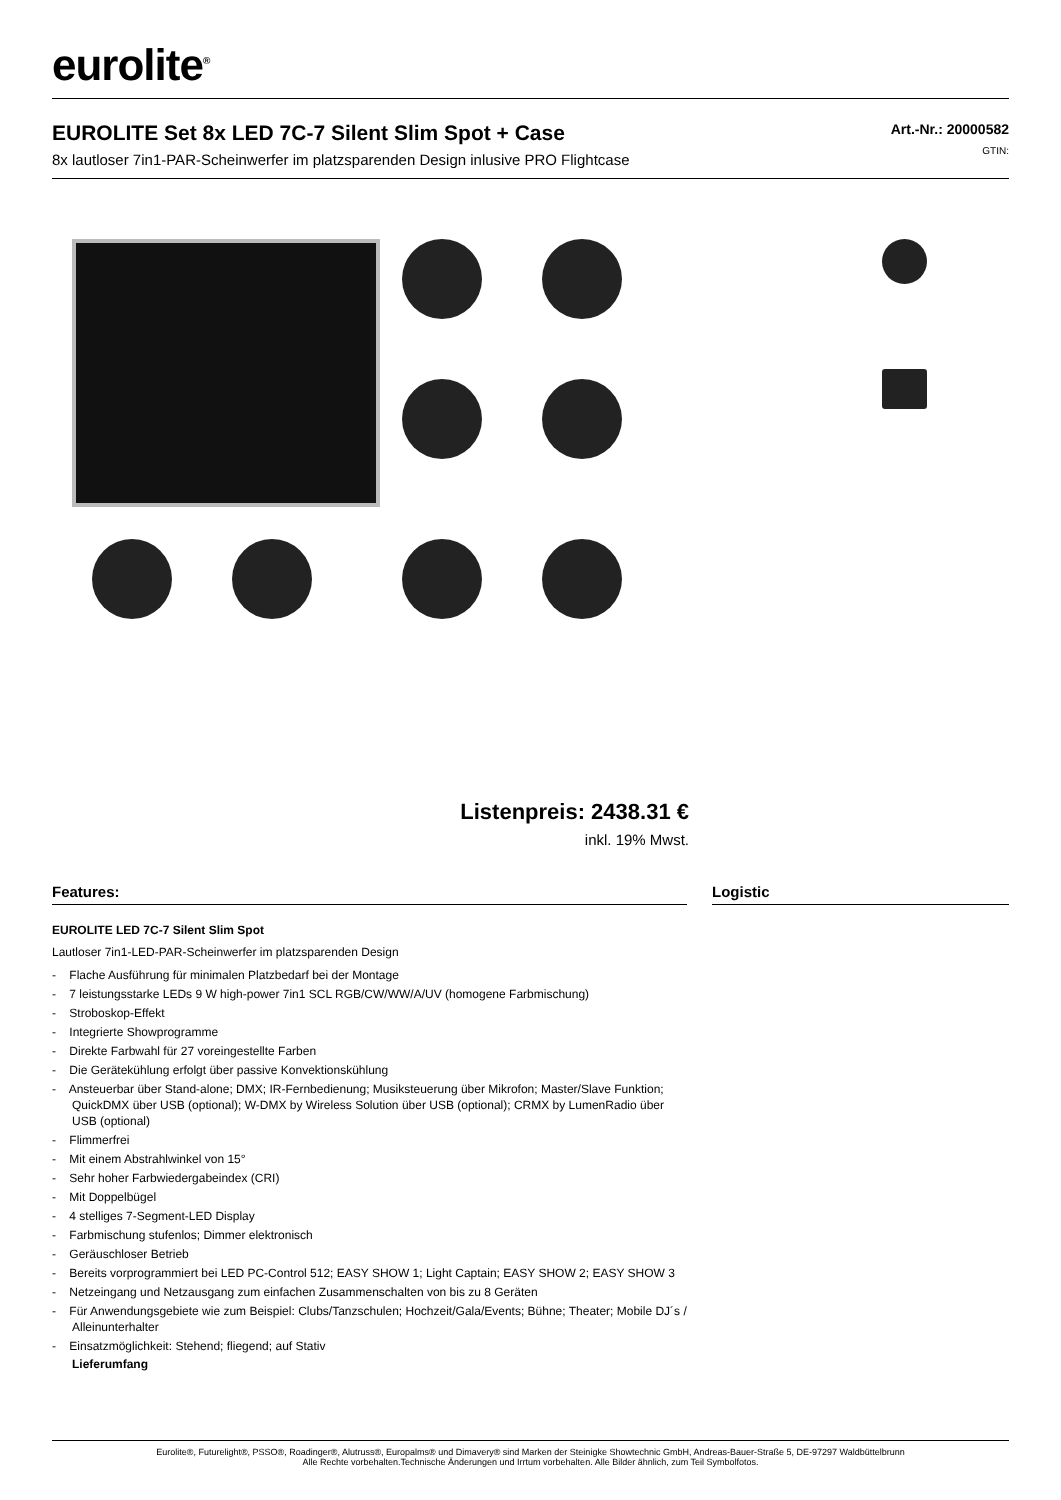eurolite<sup>®</sup>
EUROLITE Set 8x LED 7C-7 Silent Slim Spot + Case
8x lautloser 7in1-PAR-Scheinwerfer im platzsparenden Design inlusive PRO Flightcase
Art.-Nr.: 20000582
GTIN:
Listenpreis: 2438.31 €
inkl. 19% Mwst.
Features:
EUROLITE LED 7C-7 Silent Slim Spot
Lautloser 7in1-LED-PAR-Scheinwerfer im platzsparenden Design
- Flache Ausführung für minimalen Platzbedarf bei der Montage
- 7 leistungsstarke LEDs 9 W high-power 7in1 SCL RGB/CW/WW/A/UV (homogene Farbmischung)
- Stroboskop-Effekt
- Integrierte Showprogramme
- Direkte Farbwahl für 27 voreingestellte Farben
- Die Gerätekühlung erfolgt über passive Konvektionskühlung
- Ansteuerbar über Stand-alone; DMX; IR-Fernbedienung; Musiksteuerung über Mikrofon; Master/Slave Funktion; QuickDMX über USB (optional); W-DMX by Wireless Solution über USB (optional); CRMX by LumenRadio über USB (optional)
- Flimmerfrei
- Mit einem Abstrahlwinkel von 15°
- Sehr hoher Farbwiedergabeindex (CRI)
- Mit Doppelbügel
- 4 stelliges 7-Segment-LED Display
- Farbmischung stufenlos; Dimmer elektronisch
- Geräuschloser Betrieb
- Bereits vorprogrammiert bei LED PC-Control 512; EASY SHOW 1; Light Captain; EASY SHOW 2; EASY SHOW 3
- Netzeingang und Netzausgang zum einfachen Zusammenschalten von bis zu 8 Geräten
- Für Anwendungsgebiete wie zum Beispiel: Clubs/Tanzschulen; Hochzeit/Gala/Events; Bühne; Theater; Mobile DJ´s / Alleinunterhalter
- Einsatzmöglichkeit: Stehend; fliegend; auf Stativ
Lieferumfang
Logistic
Eurolite®, Futurelight®, PSSO®, Roadinger®, Alutruss®, Europalms® und Dimavery® sind Marken der Steinigke Showtechnic GmbH, Andreas-Bauer-Straße 5, DE-97297 Waldbüttelbrunn
Alle Rechte vorbehalten.Technische Änderungen und Irrtum vorbehalten. Alle Bilder ähnlich, zum Teil Symbolfotos.